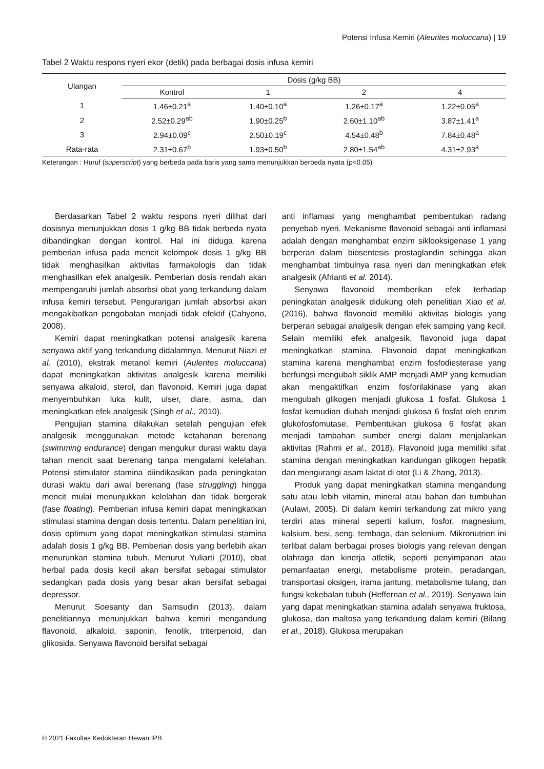Potensi Infusa Kemiri (Aleurites moluccana) | 19
Tabel 2 Waktu respons nyeri ekor (detik) pada berbagai dosis infusa kemiri
| Ulangan | Dosis (g/kg BB) | | | |
| --- | --- | --- | --- | --- |
| | Kontrol | 1 | 2 | 4 |
| 1 | 1.46±0.21<sup>a</sup> | 1.40±0.10<sup>a</sup> | 1.26±0.17<sup>a</sup> | 1.22±0.05<sup>a</sup> |
| 2 | 2.52±0.29<sup>ab</sup> | 1.90±0.25<sup>b</sup> | 2.60±1.10<sup>ab</sup> | 3.87±1.41<sup>a</sup> |
| 3 | 2.94±0.09<sup>c</sup> | 2.50±0.19<sup>c</sup> | 4.54±0.48<sup>b</sup> | 7.84±0.48<sup>a</sup> |
| Rata-rata | 2.31±0.67<sup>b</sup> | 1.93±0.50<sup>b</sup> | 2.80±1.54<sup>ab</sup> | 4.31±2.93<sup>a</sup> |
Keterangan : Huruf (superscript) yang berbeda pada baris yang sama menunjukkan berbeda nyata (p<0.05)
Berdasarkan Tabel 2 waktu respons nyeri dilihat dari dosisnya menunjukkan dosis 1 g/kg BB tidak berbeda nyata dibandingkan dengan kontrol. Hal ini diduga karena pemberian infusa pada mencit kelompok dosis 1 g/kg BB tidak menghasilkan aktivitas farmakologis dan tidak menghasilkan efek analgesik. Pemberian dosis rendah akan mempengaruhi jumlah absorbsi obat yang terkandung dalam infusa kemiri tersebut. Pengurangan jumlah absorbsi akan mengakibatkan pengobatan menjadi tidak efektif (Cahyono, 2008).
Kemiri dapat meningkatkan potensi analgesik karena senyawa aktif yang terkandung didalamnya. Menurut Niazi et al. (2010), ekstrak metanol kemiri (Aulerites moluccana) dapat meningkatkan aktivitas analgesik karena memiliki senyawa alkaloid, sterol, dan flavonoid. Kemiri juga dapat menyembuhkan luka kulit, ulser, diare, asma, dan meningkatkan efek analgesik (Singh et al., 2010).
Pengujian stamina dilakukan setelah pengujian efek analgesik menggunakan metode ketahanan berenang (swimming endurance) dengan mengukur durasi waktu daya tahan mencit saat berenang tanpa mengalami kelelahan. Potensi stimulator stamina diindikasikan pada peningkatan durasi waktu dari awal berenang (fase struggling) hingga mencit mulai menunjukkan kelelahan dan tidak bergerak (fase floating). Pemberian infusa kemiri dapat meningkatkan stimulasi stamina dengan dosis tertentu. Dalam penelitian ini, dosis optimum yang dapat meningkatkan stimulasi stamina adalah dosis 1 g/kg BB. Pemberian dosis yang berlebih akan menurunkan stamina tubuh. Menurut Yuliarti (2010), obat herbal pada dosis kecil akan bersifat sebagai stimulator sedangkan pada dosis yang besar akan bersifat sebagai depressor.
Menurut Soesanty dan Samsudin (2013), dalam penelitiannya menunjukkan bahwa kemiri mengandung flavonoid, alkaloid, saponin, fenolik, triterpenoid, dan glikosida. Senyawa flavonoid bersifat sebagai
anti inflamasi yang menghambat pembentukan radang penyebab nyeri. Mekanisme flavonoid sebagai anti inflamasi adalah dengan menghambat enzim siklooksigenase 1 yang berperan dalam biosentesis prostaglandin sehingga akan menghambat timbulnya rasa nyeri dan meningkatkan efek analgesik (Afrianti et al. 2014).
Senyawa flavonoid memberikan efek terhadap peningkatan analgesik didukung oleh penelitian Xiao et al. (2016), bahwa flavonoid memiliki aktivitas biologis yang berperan sebagai analgesik dengan efek samping yang kecil. Selain memiliki efek analgesik, flavonoid juga dapat meningkatkan stamina. Flavonoid dapat meningkatkan stamina karena menghambat enzim fosfodiesterase yang berfungsi mengubah siklik AMP menjadi AMP yang kemudian akan mengaktifkan enzim fosforilakinase yang akan mengubah glikogen menjadi glukosa 1 fosfat. Glukosa 1 fosfat kemudian diubah menjadi glukosa 6 fosfat oleh enzim glukofosfomutase. Pembentukan glukosa 6 fosfat akan menjadi tambahan sumber energi dalam menjalankan aktivitas (Rahmi et al., 2018). Flavonoid juga memiliki sifat stamina dengan meningkatkan kandungan glikogen hepatik dan mengurangi asam laktat di otot (Li & Zhang, 2013).
Produk yang dapat meningkatkan stamina mengandung satu atau lebih vitamin, mineral atau bahan dari tumbuhan (Aulawi, 2005). Di dalam kemiri terkandung zat mikro yang terdiri atas mineral seperti kalium, fosfor, magnesium, kalsium, besi, seng, tembaga, dan selenium. Mikronutrien ini terlibat dalam berbagai proses biologis yang relevan dengan olahraga dan kinerja atletik, seperti penyimpanan atau pemanfaatan energi, metabolisme protein, peradangan, transportasi oksigen, irama jantung, metabolisme tulang, dan fungsi kekebalan tubuh (Heffernan et al., 2019). Senyawa lain yang dapat meningkatkan stamina adalah senyawa fruktosa, glukosa, dan maltosa yang terkandung dalam kemiri (Bilang et al., 2018). Glukosa merupakan
© 2021 Fakultas Kedokteran Hewan IPB